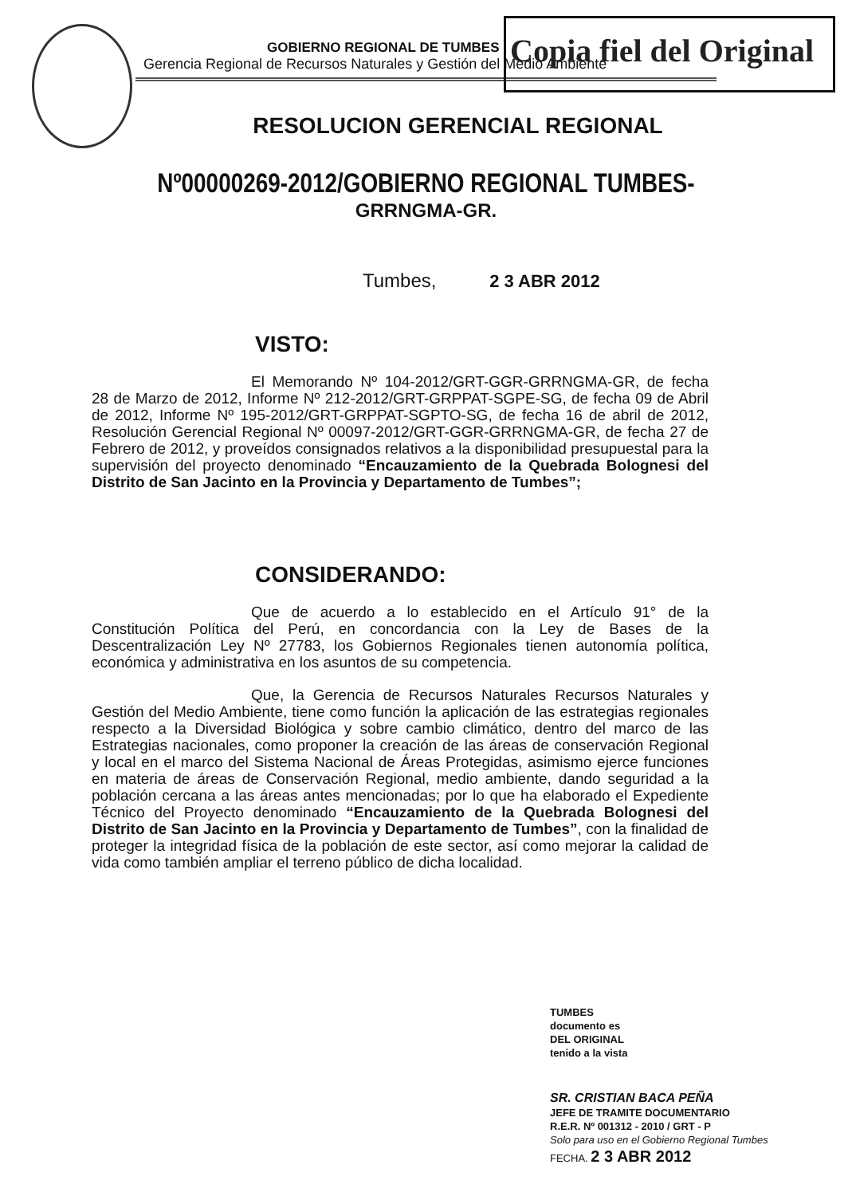GOBIERNO REGIONAL DE TUMBES
Gerencia Regional de Recursos Naturales y Gestión del Medio Ambiente
Copia fiel del Original
RESOLUCION GERENCIAL REGIONAL
Nº00000269-2012/GOBIERNO REGIONAL TUMBES-
GRRNGMA-GR.
Tumbes, 2 3 ABR 2012
VISTO:
El Memorando Nº 104-2012/GRT-GGR-GRRNGMA-GR, de fecha 28 de Marzo de 2012, Informe Nº 212-2012/GRT-GRPPAT-SGPE-SG, de fecha 09 de Abril de 2012, Informe Nº 195-2012/GRT-GRPPAT-SGPTO-SG, de fecha 16 de abril de 2012, Resolución Gerencial Regional Nº 00097-2012/GRT-GGR-GRRNGMA-GR, de fecha 27 de Febrero de 2012, y proveídos consignados relativos a la disponibilidad presupuestal para la supervisión del proyecto denominado “Encauzamiento de la Quebrada Bolognesi del Distrito de San Jacinto en la Provincia y Departamento de Tumbes”;
CONSIDERANDO:
Que de acuerdo a lo establecido en el Artículo 91° de la Constitución Política del Perú, en concordancia con la Ley de Bases de la Descentralización Ley Nº 27783, los Gobiernos Regionales tienen autonomía política, económica y administrativa en los asuntos de su competencia.
Que, la Gerencia de Recursos Naturales Recursos Naturales y Gestión del Medio Ambiente, tiene como función la aplicación de las estrategias regionales respecto a la Diversidad Biológica y sobre cambio climático, dentro del marco de las Estrategias nacionales, como proponer la creación de las áreas de conservación Regional y local en el marco del Sistema Nacional de Áreas Protegidas, asimismo ejerce funciones en materia de áreas de Conservación Regional, medio ambiente, dando seguridad a la población cercana a las áreas antes mencionadas; por lo que ha elaborado el Expediente Técnico del Proyecto denominado “Encauzamiento de la Quebrada Bolognesi del Distrito de San Jacinto en la Provincia y Departamento de Tumbes”, con la finalidad de proteger la integridad física de la población de este sector, así como mejorar la calidad de vida como también ampliar el terreno público de dicha localidad.
TUMBES
documento es
DEL ORIGINAL
tenido a la vista
SR. CRISTIAN BACA PEÑA
JEFE DE TRAMITE DOCUMENTARIO
R.E.R. Nº 001312 - 2010 / GRT - P
Solo para uso en el Gobierno Regional Tumbes
FECHA. 2 3 ABR 2012